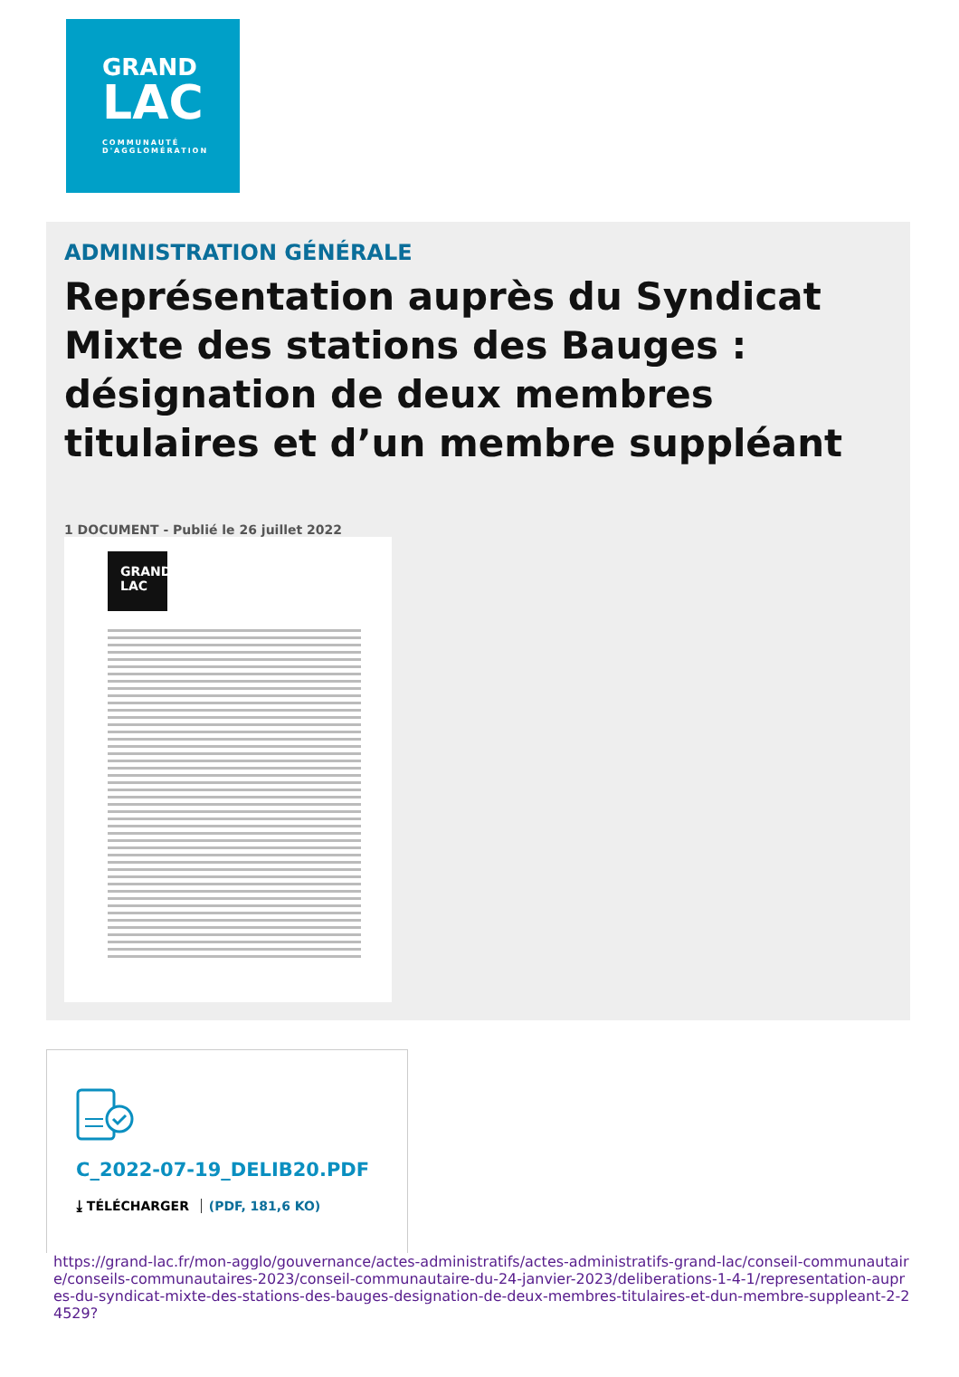GRAND
LAC
COMMUNAUTÉ
D'AGGLOMÉRATION
ADMINISTRATION GÉNÉRALE
Représentation auprès du Syndicat Mixte des stations des Bauges : désignation de deux membres titulaires et d’un membre suppléant
1 DOCUMENT - Publié le 26 juillet 2022
GRAND LAC
C_2022-07-19_DELIB20.PDF
⤓ TÉLÉCHARGER (PDF, 181,6 KO)
https://grand-lac.fr/mon-agglo/gouvernance/actes-administratifs/actes-administratifs-grand-lac/conseil-communautaire/conseils-communautaires-2023/conseil-communautaire-du-24-janvier-2023/deliberations-1-4-1/representation-aupres-du-syndicat-mixte-des-stations-des-bauges-designation-de-deux-membres-titulaires-et-dun-membre-suppleant-2-24529?